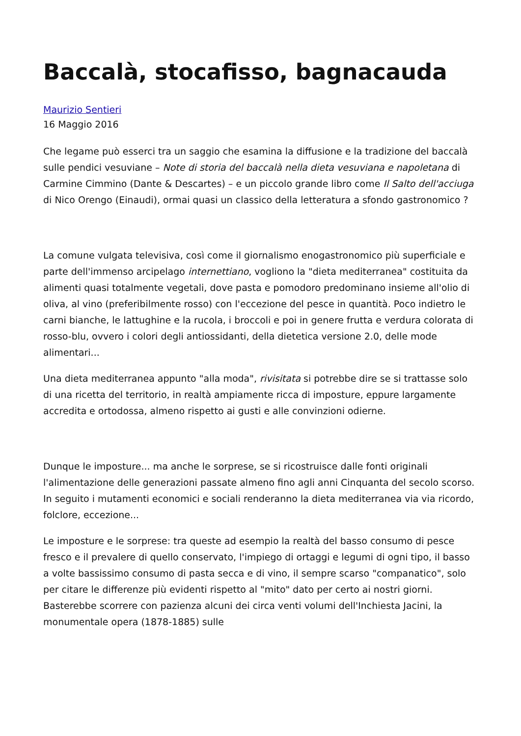Baccalà, stocafisso, bagnacauda
Maurizio Sentieri
16 Maggio 2016
Che legame può esserci tra un saggio che esamina la diffusione e la tradizione del baccalà sulle pendici vesuviane – Note di storia del baccalà nella dieta vesuviana e napoletana di Carmine Cimmino (Dante & Descartes) – e un piccolo grande libro come Il Salto dell'acciuga di Nico Orengo (Einaudi), ormai quasi un classico della letteratura a sfondo gastronomico ?
La comune vulgata televisiva, così come il giornalismo enogastronomico più superficiale e parte dell'immenso arcipelago internettiano, vogliono la "dieta mediterranea" costituita da alimenti quasi totalmente vegetali, dove pasta e pomodoro predominano insieme all'olio di oliva, al vino (preferibilmente rosso) con l'eccezione del pesce in quantità. Poco indietro le carni bianche, le lattughine e la rucola, i broccoli e poi in genere frutta e verdura colorata di rosso-blu, ovvero i colori degli antiossidanti, della dietetica versione 2.0, delle mode alimentari...
Una dieta mediterranea appunto "alla moda", rivisitata si potrebbe dire se si trattasse solo di una ricetta del territorio, in realtà ampiamente ricca di imposture, eppure largamente accredita e ortodossa, almeno rispetto ai gusti e alle convinzioni odierne.
Dunque le imposture... ma anche le sorprese, se si ricostruisce dalle fonti originali l'alimentazione delle generazioni passate almeno fino agli anni Cinquanta del secolo scorso. In seguito i mutamenti economici e sociali renderanno la dieta mediterranea via via ricordo, folclore, eccezione...
Le imposture e le sorprese: tra queste ad esempio la realtà del basso consumo di pesce fresco e il prevalere di quello conservato, l'impiego di ortaggi e legumi di ogni tipo, il basso a volte bassissimo consumo di pasta secca e di vino, il sempre scarso "companatico", solo per citare le differenze più evidenti rispetto al "mito" dato per certo ai nostri giorni. Basterebbe scorrere con pazienza alcuni dei circa venti volumi dell'Inchiesta Jacini, la monumentale opera (1878-1885) sulle